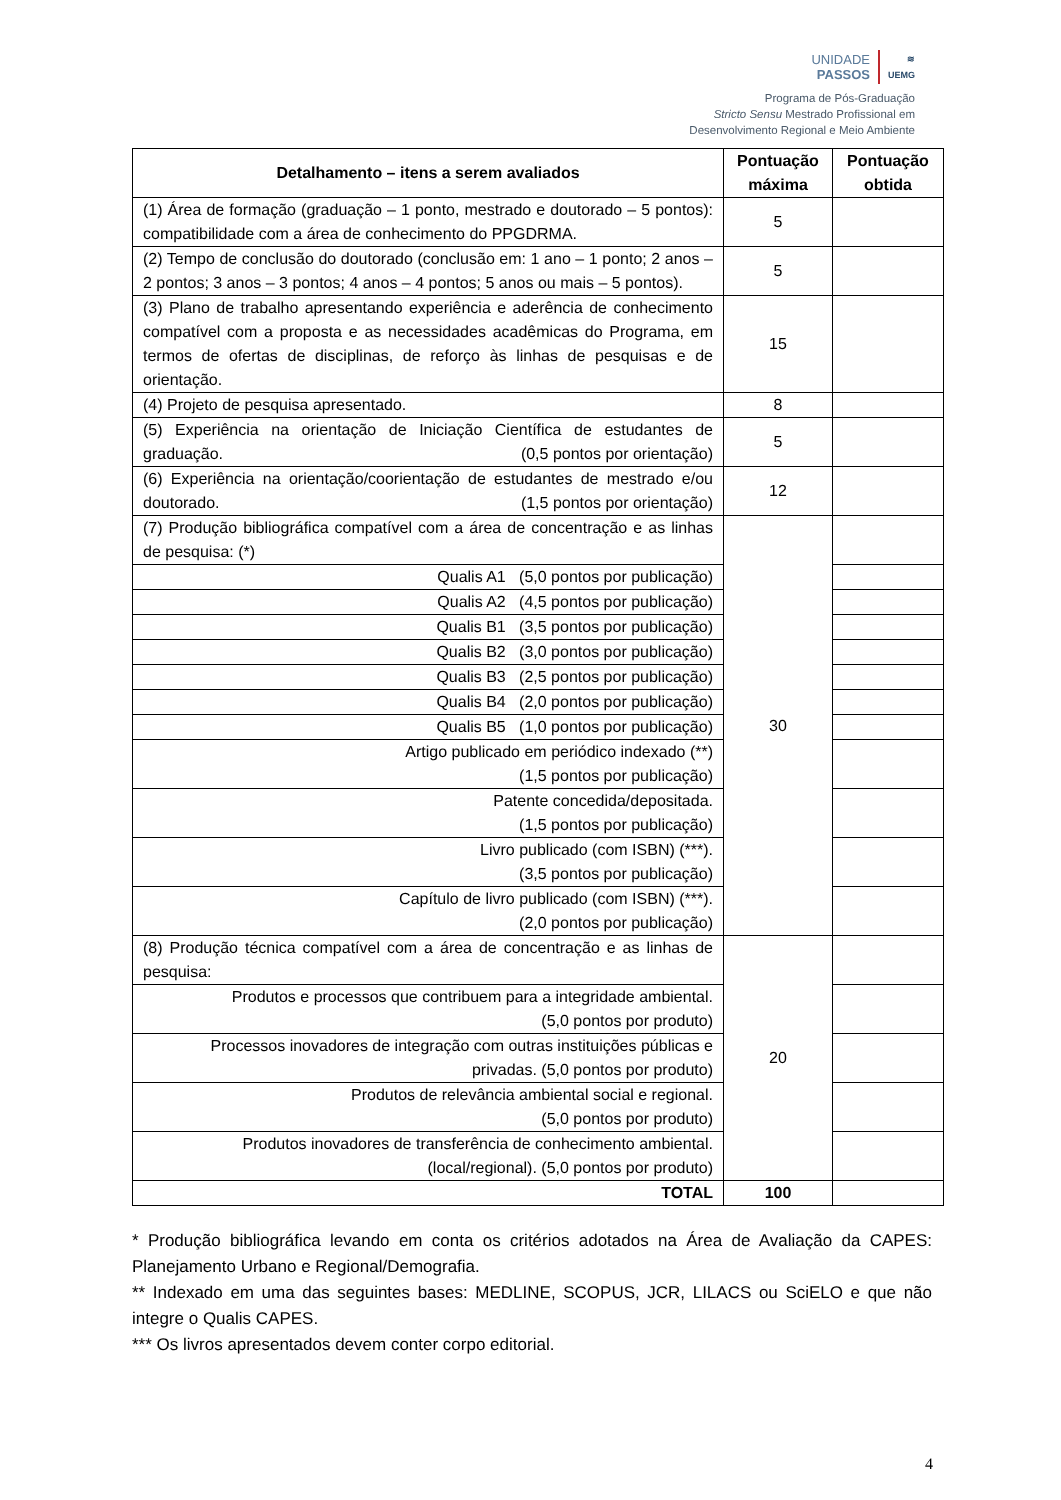UNIDADE
PASSOS
≋
UEMG
Programa de Pós-Graduação
Stricto Sensu Mestrado Profissional em
Desenvolvimento Regional e Meio Ambiente
| Detalhamento – itens a serem avaliados | Pontuação máxima | Pontuação obtida |
| --- | --- | --- |
| (1) Área de formação (graduação – 1 ponto, mestrado e doutorado – 5 pontos): compatibilidade com a área de conhecimento do PPGDRMA. | 5 | |
| (2) Tempo de conclusão do doutorado (conclusão em: 1 ano – 1 ponto; 2 anos – 2 pontos; 3 anos – 3 pontos; 4 anos – 4 pontos; 5 anos ou mais – 5 pontos). | 5 | |
| (3) Plano de trabalho apresentando experiência e aderência de conhecimento compatível com a proposta e as necessidades acadêmicas do Programa, em termos de ofertas de disciplinas, de reforço às linhas de pesquisas e de orientação. | 15 | |
| (4) Projeto de pesquisa apresentado. | 8 | |
| (5) Experiência na orientação de Iniciação Científica de estudantes de graduação. (0,5 pontos por orientação) | 5 | |
| (6) Experiência na orientação/coorientação de estudantes de mestrado e/ou doutorado. (1,5 pontos por orientação) | 12 | |
| (7) Produção bibliográfica compatível com a área de concentração e as linhas de pesquisa: (*) | 30 | |
| Qualis A1 (5,0 pontos por publicação) | | |
| Qualis A2 (4,5 pontos por publicação) | | |
| Qualis B1 (3,5 pontos por publicação) | | |
| Qualis B2 (3,0 pontos por publicação) | | |
| Qualis B3 (2,5 pontos por publicação) | | |
| Qualis B4 (2,0 pontos por publicação) | | |
| Qualis B5 (1,0 pontos por publicação) | | |
| Artigo publicado em periódico indexado (**) (1,5 pontos por publicação) | | |
| Patente concedida/depositada. (1,5 pontos por publicação) | | |
| Livro publicado (com ISBN) (***). (3,5 pontos por publicação) | | |
| Capítulo de livro publicado (com ISBN) (***). (2,0 pontos por publicação) | | |
| (8) Produção técnica compatível com a área de concentração e as linhas de pesquisa: | 20 | |
| Produtos e processos que contribuem para a integridade ambiental. (5,0 pontos por produto) | | |
| Processos inovadores de integração com outras instituições públicas e privadas. (5,0 pontos por produto) | | |
| Produtos de relevância ambiental social e regional. (5,0 pontos por produto) | | |
| Produtos inovadores de transferência de conhecimento ambiental. (local/regional). (5,0 pontos por produto) | | |
| TOTAL | 100 | |
* Produção bibliográfica levando em conta os critérios adotados na Área de Avaliação da CAPES: Planejamento Urbano e Regional/Demografia.
** Indexado em uma das seguintes bases: MEDLINE, SCOPUS, JCR, LILACS ou SciELO e que não integre o Qualis CAPES.
*** Os livros apresentados devem conter corpo editorial.
4